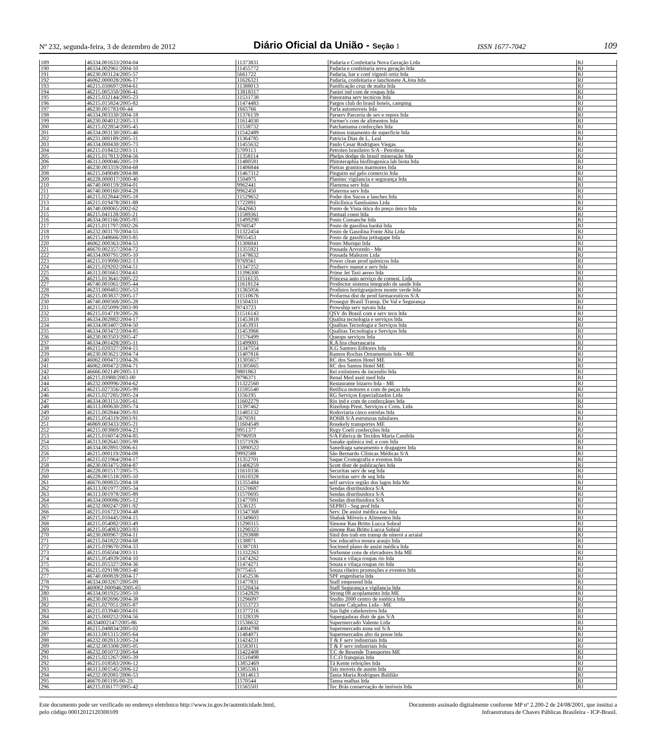Nº 232, segunda-feira, 3 de dezembro de 2012 Diário Oficial da União - Seção 1 ISSN 1677-7042 109
| 189 | 46334.001633/2004-04 | 11373831 | Padaria e Confeitaria Nova Geração Ltda | RJ |
| 190 | 46334.002961/2004-10 | 11455772 | Padaria e confeitaria nova geração ltda | RJ |
| 191 | 46230.003124/2005-57 | 5661722 | Padaria, bar e conf vignoli ortiz ltda | RJ |
| 192 | 46062.000028/2006-17 | 11626321 | Padaria, confeitaria e lanchonete A.Jota ltda | RJ |
| 193 | 46215.030697/2004-61 | 11388013 | Panificação cruz de malta ltda | RJ |
| 194 | 46215.005350/2006-41 | 13818317 | Panini ind com de roupas ltda | RJ |
| 195 | 46215.032144/2005-23 | 11531738 | Panorama serv tecnicos ltda | RJ |
| 196 | 46215.015824/2005-82 | 11474483 | Pargos club do brasil hoteis, camping | RJ |
| 197 | 46230.001783/00-44 | 1665766 | Parla automoveis ltda | RJ |
| 198 | 46334.003330/2004-18 | 11376139 | Parserv Parceria de sev e repres ltda | RJ |
| 199 | 46230.004012/2005-13 | 11614030 | Partner's com de alimentos ltda | RJ |
| 200 | 46215.022854/2005-45 | 11538732 | Patchamama confecções ltda | RJ |
| 201 | 46334.003130/2005-46 | 11542489 | Patmos tratamento de superficie ltda | RJ |
| 202 | 46231.000189/2005-31 | 11364785 | Patricia Dias de L. Leal | RJ |
| 203 | 46334.000430/2005-73 | 11455632 | Paulo Cesar Rodrigues Viegas | RJ |
| 204 | 46215.018432/2003-11 | 5709113 | Petroleo brasileiro S/A - Petrobras | RJ |
| 205 | 46215.017813/2004-56 | 11358114 | Phelps dodge do brasil mineração ltda | RJ |
| 206 | 46313.000046/2005-19 | 11480581 | Phitoteraphia biofitogenica lab biota ltda | RJ |
| 207 | 46230.003359/2004-68 | 11406844 | Pietras granitos marmores ltda | RJ |
| 208 | 46215.049049/2004-88 | 11467312 | Pinguim sul gelo comercio ltda | RJ |
| 209 | 46228.000017/2000-40 | 1504975 | Planitec vigilancia e segurança ltda | RJ |
| 210 | 46740.000159/2004-01 | 9962441 | Plartema serv ltda | RJ |
| 211 | 46740.000160/2004-28 | 9962450 | Platerma serv ltda | RJ |
| 212 | 46215.022844/2005-18 | 11529652 | Poder dos Sucos e lanches ltda | RJ |
| 213 | 46215.019478/2001-88 | 1722891 | Policlínica Santíssimo Ltda | RJ |
| 214 | 46740.000065/2002-62 | 5642663 | Ponto de Vista ótica do preço único ltda | RJ |
| 215 | 46215.041128/2005-21 | 11589361 | Pontual const ltda | RJ |
| 216 | 46334.001166/2005-95 | 11499290 | Posto Comanche ltda | RJ |
| 217 | 46215.011797/2002-26 | 9760547 | Posto de gasolina baobá ltda | RJ |
| 218 | 46232.003170/2004-55 | 11322454 | Posto de Gasolina Fonte Alta Ltda | RJ |
| 219 | 46215.048666/2003-85 | 9955453 | Posto de gasolina jetitagape ltda | RJ |
| 220 | 46062.000363/2004-53 | 11306041 | Posto Muriqui ltda | RJ |
| 221 | 46670.002357/2004-72 | 11355921 | Pousada Arvoredo - Me | RJ |
| 222 | 46334.000791/2005-10 | 11478632 | Pousada Malezon Ltda | RJ |
| 223 | 46215.019990/2002-13 | 9769561 | Power clean prod químicos ltda | RJ |
| 224 | 46215.029202/2004-51 | 11347252 | Predserv manut e serv ltda | RJ |
| 225 | 46313.001661/2004-61 | 11396300 | Prime Jet Taxi aereo ltda | RJ |
| 226 | 46215.013641/2005-22 | 11516135 | Princesa auto serviço de comest. Ltda | RJ |
| 227 | 46740.001061/2005-44 | 11618124 | Prodoctor sistema integrado de saude ltda | RJ |
| 228 | 46231.000481/2005-53 | 11365056 | Produtos hortigranjeiros monte verde ltda | RJ |
| 229 | 46215.003837/2005-17 | 11510676 | Profarma dist de prod farmaceuticos S/A | RJ |
| 230 | 46740.000368/2005-28 | 11504331 | Prosegur Brasil Transp. De Val e Segurança | RJ |
| 231 | 46215.025099/2003-99 | 9743723 | Prowship serv navais ltda | RJ |
| 232 | 46215.014719/2005-26 | 11516143 | QSV do Brasil com e serv tecn ltda | RJ |
| 233 | 46334.002882/2004-17 | 11453818 | Qualita tecnologia e serviços ltda | RJ |
| 234 | 46334.003407/2004-50 | 11453931 | Qualitas Tecnologia e Serviços ltda | RJ |
| 235 | 46334.003472/2004-85 | 11453966 | Qualitas Tecnologia e Serviços ltda | RJ |
| 236 | 46230.003503/2005-47 | 11576499 | Queops serviços ltda | RJ |
| 237 | 46334.001428/2005-11 | 11499001 | R.A lira churrascaria | RJ |
| 238 | 46215.020327/2004-15 | 11347554 | R.G Santoro Editores ltda | RJ |
| 239 | 46230.003621/2004-74 | 11407816 | Ramon Rochas Ornamentais ltda - ME | RJ |
| 240 | 46062.000471/2004-26 | 11305657 | RC dos Santos Hotel ME | RJ |
| 241 | 46062.000472/2004-71 | 11305665 | RC dos Santos Hotel ME | RJ |
| 242 | 46666.002149/2005-13 | 9801863 | Rei extintores de incendio ltda | RJ |
| 243 | 46215.03988/2003-00 | 9796371 | Renal Med assit med ltda | RJ |
| 244 | 46232.000996/2004-62 | 11322560 | Restaurante bizarro ltda - ME | RJ |
| 245 | 46215.027356/2005-99 | 11595540 | Retifica motores e com de peças ltda | RJ |
| 246 | 46215.027285/2005-24 | 1156195 | RG Serviços Especializados Ltda | RJ |
| 247 | 46334.003151/2005-61 | 11602279 | Rio ind e com de confecçãoes ltda | RJ |
| 248 | 46313.000630/2005-74 | 11397462 | Rizelimp Prest. Serviços e Cons. Ltda | RJ |
| 249 | 46215.002844/2005-93 | 11485132 | Rodoviaria cinco estrelas ltda | RJ |
| 250 | 46215.054319/2003-91 | 5679591 | ROHR S/A estruturas tubulares | RJ |
| 251 | 46869.003433/2005-21 | 11604549 | Rosekely transportes ME | RJ |
| 252 | 46215.003869/2004-23 | 9951377 | Rygy Coeli confecções ltda | RJ |
| 253 | 46215.016074/2004-85 | 9796959 | S/A Fábrica de Tecidos Maria Candida | RJ |
| 254 | 46313.002641/2005-99 | 11571926 | Sanake química ind. e com ltda | RJ |
| 255 | 46334.002891/2006-61 | 13890522 | Sanedraga saneamento e dragagem ltda | RJ |
| 256 | 46215.000119/2004-08 | 9992588 | São Bernardo Clínicas Médicas S/A | RJ |
| 257 | 46215.021964/2004-17 | 11352701 | Saque Cronografia e eventos ltda | RJ |
| 258 | 46230.003475/2004-87 | 11406259 | Scott distr de publicações ltda | RJ |
| 259 | 46228.001517/2005-75 | 11610336 | Securitas serv de seg ltda | RJ |
| 260 | 46228.001518/2005-10 | 11610328 | Securitas serv de seg ltda | RJ |
| 261 | 46670.000835/2004-18 | 11355484 | self service região dos lagos ltda Me | RJ |
| 262 | 46313.001977/2005-34 | 11570687 | Sendas distribuidora S/A | RJ |
| 263 | 46313.001978/2005-89 | 11570695 | Sendas distribuidora S/A | RJ |
| 264 | 46334.000086/2005-12 | 11477091 | Sendas distribuidora S/A | RJ |
| 265 | 46232.000247/2001-92 | 1536125 | SEPRO - Seg prof ltda | RJ |
| 266 | 46215.016723/2004-48 | 11347368 | Serv. De assist médica nac ltda | RJ |
| 267 | 46215.010445/2004-15 | 11349603 | Shabak Móveis e Alimentos ltda | RJ |
| 268 | 46215.054082/2003-49 | 11290315 | Simone Rau Britto Lucca Sobral | RJ |
| 269 | 46215.054083/2003-93 | 11290323 | simone Rau Britto Lucca Sobral | RJ |
| 270 | 46230.000967/2004-11 | 11293888 | Sind dos trab em transp de niteroi a arraial | RJ |
| 271 | 46215.041822/2004-68 | 1138871 | Soc educativa moura araujo ltda | RJ |
| 272 | 46215.039670/2004-33 | 11387181 | Socimed plano de assist médica ltda | RJ |
| 273 | 46215.056504/2003-11 | 11332263 | Sorbonne cons de elevadores ltda ME | RJ |
| 274 | 46215.054939/2004-10 | 11474262 | Souza e vilaça roupas rio ltda | RJ |
| 275 | 46215.055327/2004-36 | 11474271 | Souza e vilaça roupas rio ltda | RJ |
| 276 | 46215.029198/2003-40 | 9775455 | Souza ribeiro promoções e eventos ltda | RJ |
| 277 | 46740.000839/2004-17 | 11452536 | SPF engenharia ltda | RJ |
| 278 | 46334.003267/2005-09 | 11477831 | Staff empreend ltda | RJ |
| 279 | 460062.000946/2005-65 | 11520434 | Staff Segurança e vigilancia ltda | RJ |
| 280 | 46334.001925/2005-10 | 11542829 | Strong 08 acoplamento ltda ME | RJ |
| 281 | 46230.002696/2004-38 | 11296097 | Studio 2000 centro de estética ltda | RJ |
| 282 | 46215.027051/2005-87 | 11553723 | Suliane Calçados Ltda - ME | RJ |
| 283 | 46215.033940/2004-01 | 11377216 | Sun light cabelereiros ltda | RJ |
| 284 | 46215.000252/2004-56 | 11328339 | Supergasbras distr de gas S/A | RJ |
| 285 | 46334002147/2005-86 | 11536632 | Supermercado Valente Ltda | RJ |
| 286 | 46215.048834/2005-02 | 14004798 | Supermercado zona sul S/A | RJ |
| 287 | 46313.001315/2005-64 | 11484071 | Supermercados alto da posse ltda | RJ |
| 288 | 46232.002813/2005-24 | 11424231 | T & F serv industriais ltda | RJ |
| 289 | 46232.003308/2005-05 | 11583011 | T & F serv industriais ltda | RJ |
| 290 | 46232.001072/2005-64 | 11422408 | T.C de Resende Transportes ME | RJ |
| 291 | 46215.021267/2005-39 | 11510498 | T.C.O franquias ltda | RJ |
| 292 | 46215.018583/2006-12 | 13852469 | Tá Kente refeições ltda | RJ |
| 293 | 46313.001545/2006-12 | 13855361 | Tais moveis de austin ltda | RJ |
| 294 | 46232.002081/2006-53 | 13814613 | Tania Maria Rodrigues Baldião | RJ |
| 295 | 46670.001195/00-23 | 1570544 | Tanna malhas ltda | RJ |
| 296 | 46215.036177/2005-42 | 11565501 | Tec Brás conservação de imóveis ltda | RJ |
Este documento pode ser verificado no endereço eletrônico http://www.in.gov.br/autenticidade.html,
pelo código 00012012120300109
Documento assinado digitalmente conforme MP nº 2.200-2 de 24/08/2001, que institui a
Infraestrutura de Chaves Públicas Brasileira - ICP-Brasil.